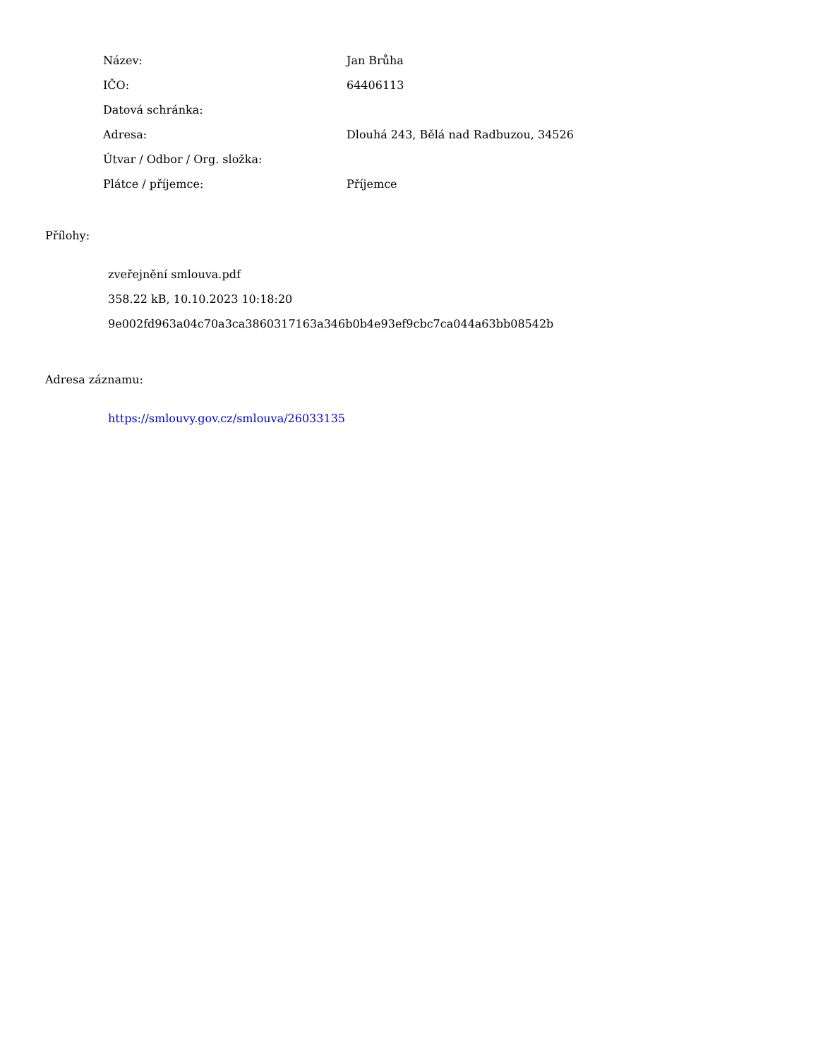| Název: | Jan Brůha |
| IČO: | 64406113 |
| Datová schránka: | |
| Adresa: | Dlouhá 243, Bělá nad Radbuzou, 34526 |
| Útvar / Odbor / Org. složka: | |
| Plátce / příjemce: | Příjemce |
Přílohy:
zveřejnění smlouva.pdf
358.22 kB, 10.10.2023 10:18:20
9e002fd963a04c70a3ca3860317163a346b0b4e93ef9cbc7ca044a63bb08542b
Adresa záznamu:
https://smlouvy.gov.cz/smlouva/26033135